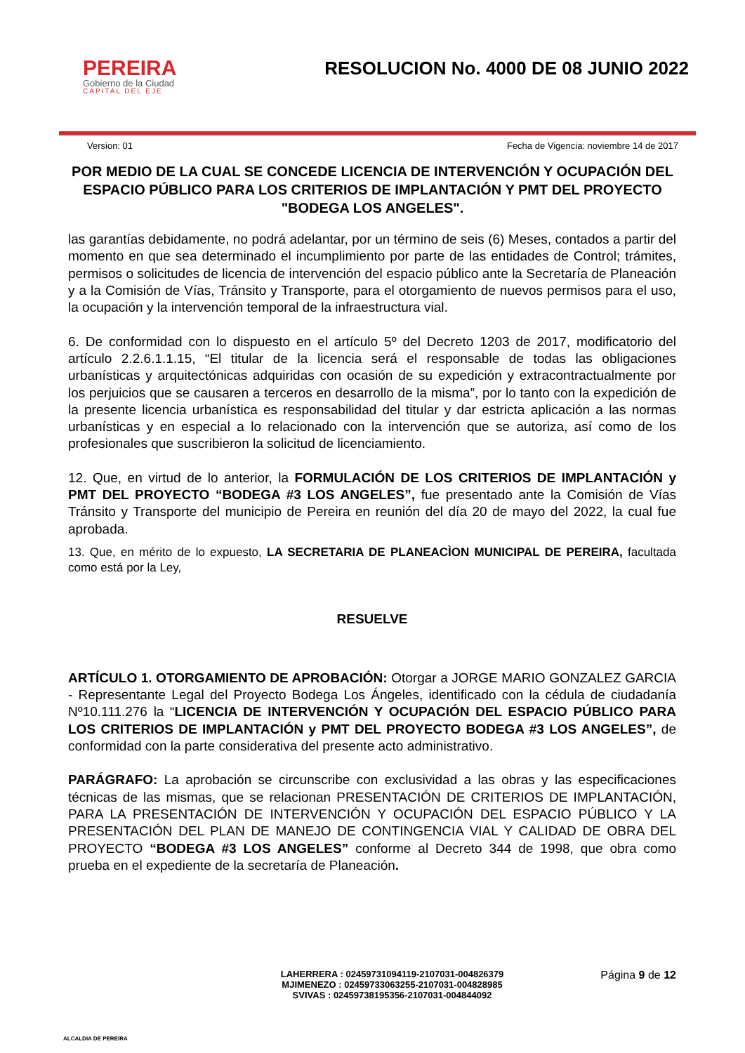PEREIRA
Gobierno de la Ciudad
CAPITAL DEL EJE
RESOLUCION No. 4000 DE 08 JUNIO 2022
Version: 01 Fecha de Vigencia: noviembre 14 de 2017
POR MEDIO DE LA CUAL SE CONCEDE LICENCIA DE INTERVENCIÓN Y OCUPACIÓN DEL ESPACIO PÚBLICO PARA LOS CRITERIOS DE IMPLANTACIÓN Y PMT DEL PROYECTO "BODEGA LOS ANGELES".
las garantías debidamente, no podrá adelantar, por un término de seis (6) Meses, contados a partir del momento en que sea determinado el incumplimiento por parte de las entidades de Control; trámites, permisos o solicitudes de licencia de intervención del espacio público ante la Secretaría de Planeación y a la Comisión de Vías, Tránsito y Transporte, para el otorgamiento de nuevos permisos para el uso, la ocupación y la intervención temporal de la infraestructura vial.
6. De conformidad con lo dispuesto en el artículo 5º del Decreto 1203 de 2017, modificatorio del artículo 2.2.6.1.1.15, “El titular de la licencia será el responsable de todas las obligaciones urbanísticas y arquitectónicas adquiridas con ocasión de su expedición y extracontractualmente por los perjuicios que se causaren a terceros en desarrollo de la misma”, por lo tanto con la expedición de la presente licencia urbanística es responsabilidad del titular y dar estricta aplicación a las normas urbanísticas y en especial a lo relacionado con la intervención que se autoriza, así como de los profesionales que suscribieron la solicitud de licenciamiento.
12. Que, en virtud de lo anterior, la FORMULACIÓN DE LOS CRITERIOS DE IMPLANTACIÓN y PMT DEL PROYECTO “BODEGA #3 LOS ANGELES”, fue presentado ante la Comisión de Vías Tránsito y Transporte del municipio de Pereira en reunión del día 20 de mayo del 2022, la cual fue aprobada.
13. Que, en mérito de lo expuesto, LA SECRETARIA DE PLANEACÌON MUNICIPAL DE PEREIRA, facultada como está por la Ley,
RESUELVE
ARTÍCULO 1. OTORGAMIENTO DE APROBACIÓN: Otorgar a JORGE MARIO GONZALEZ GARCIA - Representante Legal del Proyecto Bodega Los Ángeles, identificado con la cédula de ciudadanía Nº10.111.276 la “LICENCIA DE INTERVENCIÓN Y OCUPACIÓN DEL ESPACIO PÚBLICO PARA LOS CRITERIOS DE IMPLANTACIÓN y PMT DEL PROYECTO BODEGA #3 LOS ANGELES”, de conformidad con la parte considerativa del presente acto administrativo.
PARÁGRAFO: La aprobación se circunscribe con exclusividad a las obras y las especificaciones técnicas de las mismas, que se relacionan PRESENTACIÓN DE CRITERIOS DE IMPLANTACIÓN, PARA LA PRESENTACIÓN DE INTERVENCIÓN Y OCUPACIÓN DEL ESPACIO PÚBLICO Y LA PRESENTACIÓN DEL PLAN DE MANEJO DE CONTINGENCIA VIAL Y CALIDAD DE OBRA DEL PROYECTO “BODEGA #3 LOS ANGELES” conforme al Decreto 344 de 1998, que obra como prueba en el expediente de la secretaría de Planeación.
ALCALDIA DE PEREIRA
LAHERRERA : 02459731094119-2107031-004826379
MJIMENEZO : 02459733063255-2107031-004828985
SVIVAS : 02459738195356-2107031-004844092
Página 9 de 12